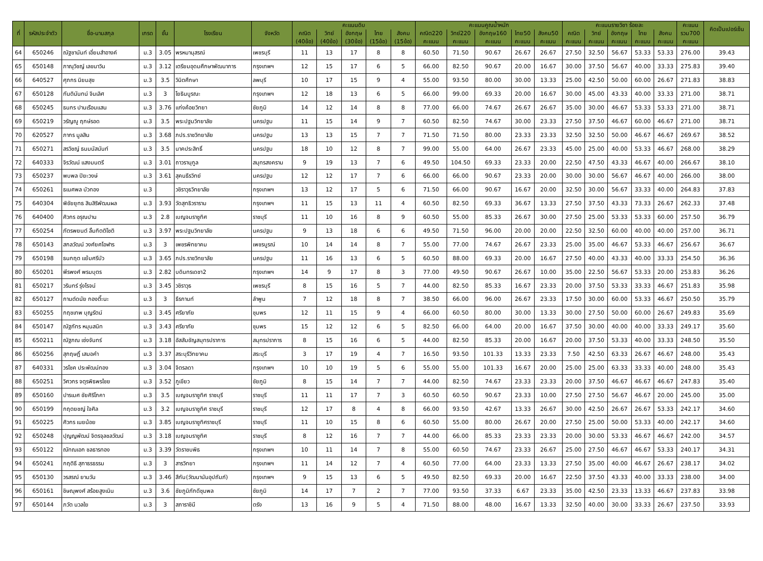| ที่ | รหัสประจำตัว | ชื่อ-นามสกุล | เกรด | ชั้น | โรงเรียน | จังหวัด | คะแนนดิบ | | | | | คะแนนคูณน้ำหนัก | | | | | คะแนนรายวิชา ร้อยละ | | | | | คะแนน | คิดเป็นเปอร์เซ็น |
| --- | --- | --- | --- | --- | --- | --- | --- | --- | --- | --- | --- | --- | --- | --- | --- | --- | --- | --- | --- | --- | --- | --- | --- |
| | | | | | | | คณิต | วิทย์ | อังกฤษ | ไทย | สังคม | คณิต220 | วิทย์220 | อังกฤษ160 | ไทย50 | สังคม50 | คณิต | วิทย์ | อังกฤษ | ไทย | สังคม | รวม700 | |
| | | | | | | | (40ข้อ) | (40ข้อ) | (30ข้อ) | (15ข้อ) | (15ข้อ) | คะแนน | คะแนน | คะแนน | คะแนน | คะแนน | คะแนน | คะแนน | คะแนน | คะแนน | คะแนน | คะแนน | |
| 64 | 650246 | ณัฐชานันท์ เอี่ยมสำอางค์ | ม.3 | 3.05 | พรหมานุสรณ์ | เพชรบุรี | 11 | 13 | 17 | 8 | 8 | 60.50 | 71.50 | 90.67 | 26.67 | 26.67 | 27.50 | 32.50 | 56.67 | 53.33 | 53.33 | 276.00 | 39.43 |
| 65 | 650148 | ภาณุวิชญ์ เลขนาวิน | ม.3 | 3.12 | เตรียมอุดมศึกษาพัฒนาการ | กรุงเทพฯ | 12 | 15 | 17 | 6 | 5 | 66.00 | 82.50 | 90.67 | 20.00 | 16.67 | 30.00 | 37.50 | 56.67 | 40.00 | 33.33 | 275.83 | 39.40 |
| 66 | 640527 | ศุภกร นิยมสุข | ม.3 | 3.5 | วินิตศึกษา | ลพบุรี | 10 | 17 | 15 | 9 | 4 | 55.00 | 93.50 | 80.00 | 30.00 | 13.33 | 25.00 | 42.50 | 50.00 | 60.00 | 26.67 | 271.83 | 38.83 |
| 67 | 650128 | กันตินันทน์ จินเลิศ | ม.3 | 3 | โยธินบูรณะ | กรุงเทพฯ | 12 | 18 | 13 | 6 | 5 | 66.00 | 99.00 | 69.33 | 20.00 | 16.67 | 30.00 | 45.00 | 43.33 | 40.00 | 33.33 | 271.00 | 38.71 |
| 68 | 650245 | ธนกร ปานเรือนแสน | ม.3 | 3.76 | แก่งค้อยวิทยา | ชัยภูมิ | 14 | 12 | 14 | 8 | 8 | 77.00 | 66.00 | 74.67 | 26.67 | 26.67 | 35.00 | 30.00 | 46.67 | 53.33 | 53.33 | 271.00 | 38.71 |
| 69 | 650219 | วรัญญู ฤกษ์รอด | ม.3 | 3.5 | พระปฐมวิทยาลัย | นครปฐม | 11 | 15 | 14 | 9 | 7 | 60.50 | 82.50 | 74.67 | 30.00 | 23.33 | 27.50 | 37.50 | 46.67 | 60.00 | 46.67 | 271.00 | 38.71 |
| 70 | 620527 | ภากร มูลสิน | ม.3 | 3.68 | ภปร.ราชวิทยาลัย | นครปฐม | 13 | 13 | 15 | 7 | 7 | 71.50 | 71.50 | 80.00 | 23.33 | 23.33 | 32.50 | 32.50 | 50.00 | 46.67 | 46.67 | 269.67 | 38.52 |
| 71 | 650271 | สรวิชญ์ ธนมนัสนันท์ | ม.3 | 3.5 | นาคประสิทธิ์ | นครปฐม | 18 | 10 | 12 | 8 | 7 | 99.00 | 55.00 | 64.00 | 26.67 | 23.33 | 45.00 | 25.00 | 40.00 | 53.33 | 46.67 | 268.00 | 38.29 |
| 72 | 640333 | จิรวัฒน์ แสงมนตรี | ม.3 | 3.01 | ถาวรานุกูล | สมุทรสงคราม | 9 | 19 | 13 | 7 | 6 | 49.50 | 104.50 | 69.33 | 23.33 | 20.00 | 22.50 | 47.50 | 43.33 | 46.67 | 40.00 | 266.67 | 38.10 |
| 73 | 650237 | พบพล ปิยะวงษ์ | ม.3 | 3.61 | สุคนธีรวิทย์ | นครปฐม | 12 | 12 | 17 | 7 | 6 | 66.00 | 66.00 | 90.67 | 23.33 | 20.00 | 30.00 | 30.00 | 56.67 | 46.67 | 40.00 | 266.00 | 38.00 |
| 74 | 650261 | ธเนศพล บัวทอง | ม.3 | | วชิราวุธวิทยาลัย | กรุงเทพฯ | 13 | 12 | 17 | 5 | 6 | 71.50 | 66.00 | 90.67 | 16.67 | 20.00 | 32.50 | 30.00 | 56.67 | 33.33 | 40.00 | 264.83 | 37.83 |
| 75 | 640304 | พิชัยยุทธ สินสิริพัฒนผล | ม.3 | 3.93 | วัดสุทธิวราราม | กรุงเทพฯ | 11 | 15 | 13 | 11 | 4 | 60.50 | 82.50 | 69.33 | 36.67 | 13.33 | 27.50 | 37.50 | 43.33 | 73.33 | 26.67 | 262.33 | 37.48 |
| 76 | 640400 | ศิวกร อรุณปาน | ม.3 | 2.8 | เบญจมราชูทิศ | ราชบุรี | 11 | 10 | 16 | 8 | 9 | 60.50 | 55.00 | 85.33 | 26.67 | 30.00 | 27.50 | 25.00 | 53.33 | 53.33 | 60.00 | 257.50 | 36.79 |
| 77 | 650254 | ภัตรพยนต์ ลิ้มกิตติโชติ | ม.3 | 3.97 | พระปฐมวิทยาลัย | นครปฐม | 9 | 13 | 18 | 6 | 6 | 49.50 | 71.50 | 96.00 | 20.00 | 20.00 | 22.50 | 32.50 | 60.00 | 40.00 | 40.00 | 257.00 | 36.71 |
| 78 | 650143 | สกลวัฒน์ วงศ์ยศโอฬาร | ม.3 | 3 | เพชรพิทยาคม | เพชรบูรณ์ | 10 | 14 | 14 | 8 | 7 | 55.00 | 77.00 | 74.67 | 26.67 | 23.33 | 25.00 | 35.00 | 46.67 | 53.33 | 46.67 | 256.67 | 36.67 |
| 79 | 650198 | ธนกฤต แย้มศรีบัว | ม.3 | 3.65 | ภปร.ราชวิทยาลัย | นครปฐม | 11 | 16 | 13 | 6 | 5 | 60.50 | 88.00 | 69.33 | 20.00 | 16.67 | 27.50 | 40.00 | 43.33 | 40.00 | 33.33 | 254.50 | 36.36 |
| 80 | 650201 | พีรพงศ์ พรมบุตร | ม.3 | 2.82 | บดินทรเดชา2 | กรุงเทพฯ | 14 | 9 | 17 | 8 | 3 | 77.00 | 49.50 | 90.67 | 26.67 | 10.00 | 35.00 | 22.50 | 56.67 | 53.33 | 20.00 | 253.83 | 36.26 |
| 81 | 650217 | วรินทร์ รุ่งโรจน์ | ม.3 | 3.45 | วชิราวุธ | เพชรบุรี | 8 | 15 | 16 | 5 | 7 | 44.00 | 82.50 | 85.33 | 16.67 | 23.33 | 20.00 | 37.50 | 53.33 | 33.33 | 46.67 | 251.83 | 35.98 |
| 82 | 650127 | กานต์ดนัย กองตี๊ะนะ | ม.3 | 3 | ธีรกานท์ | ลำพูน | 7 | 12 | 18 | 8 | 7 | 38.50 | 66.00 | 96.00 | 26.67 | 23.33 | 17.50 | 30.00 | 60.00 | 53.33 | 46.67 | 250.50 | 35.79 |
| 83 | 650255 | กฤชเทพ บุญรัตน์ | ม.3 | 3.45 | ศรียาภัย | ชุมพร | 12 | 11 | 15 | 9 | 4 | 66.00 | 60.50 | 80.00 | 30.00 | 13.33 | 30.00 | 27.50 | 50.00 | 60.00 | 26.67 | 249.83 | 35.69 |
| 84 | 650147 | ณัฐภัทร หมุนสนิท | ม.3 | 3.43 | ศรียาภัย | ชุมพร | 15 | 12 | 12 | 6 | 5 | 82.50 | 66.00 | 64.00 | 20.00 | 16.67 | 37.50 | 30.00 | 40.00 | 40.00 | 33.33 | 249.17 | 35.60 |
| 85 | 650211 | ณัฐภณ เซ่งจันทร์ | ม.3 | 3.18 | อัสสัมชัญสมุทรปราการ | สมุทรปราการ | 8 | 15 | 16 | 6 | 5 | 44.00 | 82.50 | 85.33 | 20.00 | 16.67 | 20.00 | 37.50 | 53.33 | 40.00 | 33.33 | 248.50 | 35.50 |
| 86 | 650256 | สุกฤษฎิ์ เสมอคำ | ม.3 | 3.37 | สระบุรีวิทยาคม | สระบุรี | 3 | 17 | 19 | 4 | 7 | 16.50 | 93.50 | 101.33 | 13.33 | 23.33 | 7.50 | 42.50 | 63.33 | 26.67 | 46.67 | 248.00 | 35.43 |
| 87 | 640331 | วรโชค ประพัฒน์ทอง | ม.3 | 3.04 | จิตรลดา | กรุงเทพฯ | 10 | 10 | 19 | 5 | 6 | 55.00 | 55.00 | 101.33 | 16.67 | 20.00 | 25.00 | 25.00 | 63.33 | 33.33 | 40.00 | 248.00 | 35.43 |
| 88 | 650251 | วิศวกร จตุรพิธพรไชย | ม.3 | 3.52 | ภูเขียว | ชัยภูมิ | 8 | 15 | 14 | 7 | 7 | 44.00 | 82.50 | 74.67 | 23.33 | 23.33 | 20.00 | 37.50 | 46.67 | 46.67 | 46.67 | 247.83 | 35.40 |
| 89 | 650160 | ปารเมศ ชัยศิริโภคา | ม.3 | 3.5 | เบญจมราชูทิศ ราชบุรี | ราชบุรี | 11 | 11 | 17 | 7 | 3 | 60.50 | 60.50 | 90.67 | 23.33 | 10.00 | 27.50 | 27.50 | 56.67 | 46.67 | 20.00 | 245.00 | 35.00 |
| 90 | 650199 | กฤตยชญ์ ใจศิล | ม.3 | 3.2 | เบญจมราชูทิศ ราชบุรี | ราชบุรี | 12 | 17 | 8 | 4 | 8 | 66.00 | 93.50 | 42.67 | 13.33 | 26.67 | 30.00 | 42.50 | 26.67 | 26.67 | 53.33 | 242.17 | 34.60 |
| 91 | 650225 | ศิวกร เนยน้อย | ม.3 | 3.85 | เบญจมราชูทิศราชบุรี | ราชบุรี | 11 | 10 | 15 | 8 | 6 | 60.50 | 55.00 | 80.00 | 26.67 | 20.00 | 27.50 | 25.00 | 50.00 | 53.33 | 40.00 | 242.17 | 34.60 |
| 92 | 650248 | ปุญญพัฒน์ จิตรจุลชลวัฒน์ | ม.3 | 3.18 | เบญจมราชูทิศ | ราชบุรี | 8 | 12 | 16 | 7 | 7 | 44.00 | 66.00 | 85.33 | 23.33 | 23.33 | 20.00 | 30.00 | 53.33 | 46.67 | 46.67 | 242.00 | 34.57 |
| 93 | 650122 | ณัทณเอก ชลธารทอง | ม.3 | 3.39 | วัดราชบพิธ | กรุงเทพฯ | 10 | 11 | 14 | 7 | 8 | 55.00 | 60.50 | 74.67 | 23.33 | 26.67 | 25.00 | 27.50 | 46.67 | 46.67 | 53.33 | 240.17 | 34.31 |
| 94 | 650241 | กฤติธี สุภาธรธรรม | ม.3 | 3 | สารวิทยา | กรุงเทพฯ | 11 | 14 | 12 | 7 | 4 | 60.50 | 77.00 | 64.00 | 23.33 | 13.33 | 27.50 | 35.00 | 40.00 | 46.67 | 26.67 | 238.17 | 34.02 |
| 95 | 650130 | วรสรณ์ ยามวัน | ม.3 | 3.46 | สีกัน(วัฒนานันอุปถัมภ์) | กรุงเทพฯ | 9 | 15 | 13 | 6 | 5 | 49.50 | 82.50 | 69.33 | 20.00 | 16.67 | 22.50 | 37.50 | 43.33 | 40.00 | 33.33 | 238.00 | 34.00 |
| 96 | 650161 | ชิษณุพงศ์ สร้อยสูงเนิน | ม.3 | 3.6 | ชัยภูมิภักดีชุมพล | ชัยภูมิ | 14 | 17 | 7 | 2 | 7 | 77.00 | 93.50 | 37.33 | 6.67 | 23.33 | 35.00 | 42.50 | 23.33 | 13.33 | 46.67 | 237.83 | 33.98 |
| 97 | 650144 | ภวัต นวลใย | ม.3 | 3 | สภาราชินี | ตรัง | 13 | 16 | 9 | 5 | 4 | 71.50 | 88.00 | 48.00 | 16.67 | 13.33 | 32.50 | 40.00 | 30.00 | 33.33 | 26.67 | 237.50 | 33.93 |